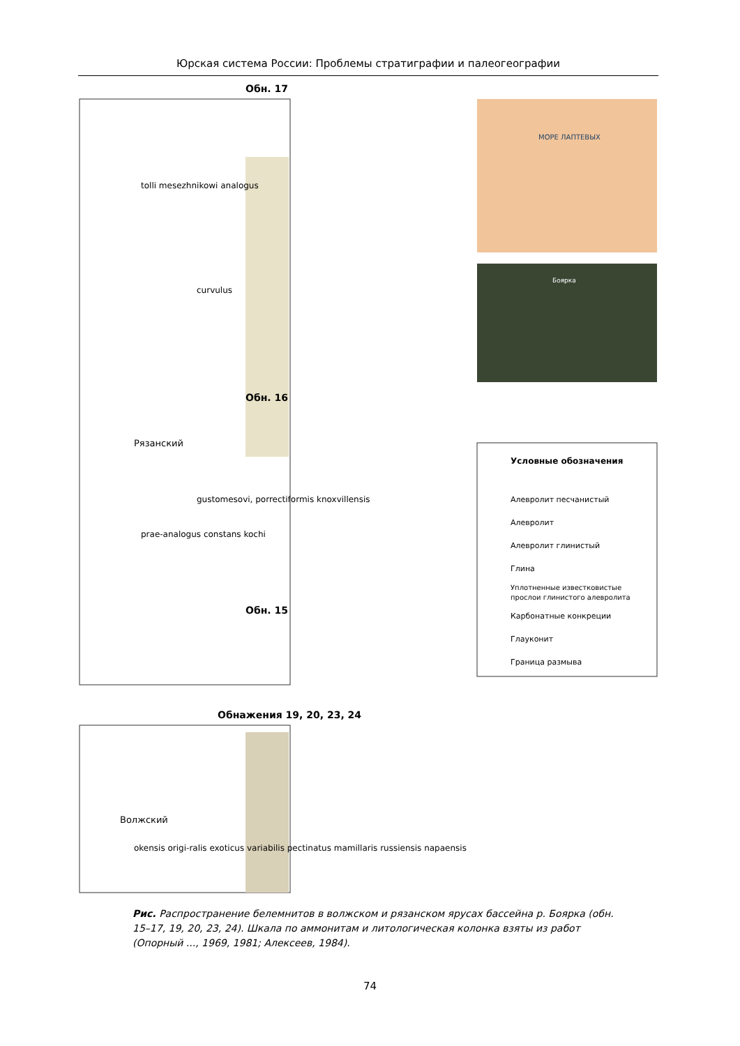Юрская система России: Проблемы стратиграфии и палеогеографии
Обн. 17
Обн. 16
Обн. 15
Обнажения 19, 20, 23, 24
Рязанский
Волжский
tolli mesezhnikowi analogus
prae-analogus constans kochi
curvulus
gustomesovi, porrectiformis knoxvillensis
okensis origi-ralis exoticus variabilis pectinatus mamillaris russiensis napaensis
МОРЕ ЛАПТЕВЫХ
Боярка
Условные обозначения
Алевролит песчанистый
Алевролит
Алевролит глинистый
Глина
Уплотненные известковистые
прослои глинистого алевролита
Карбонатные конкреции
Глауконит
Граница размыва
Рис. Распространение белемнитов в волжском и рязанском ярусах бассейна р. Боярка (обн. 15–17, 19, 20, 23, 24). Шкала по аммонитам и литологическая колонка взяты из работ (Опорный ..., 1969, 1981; Алексеев, 1984).
74